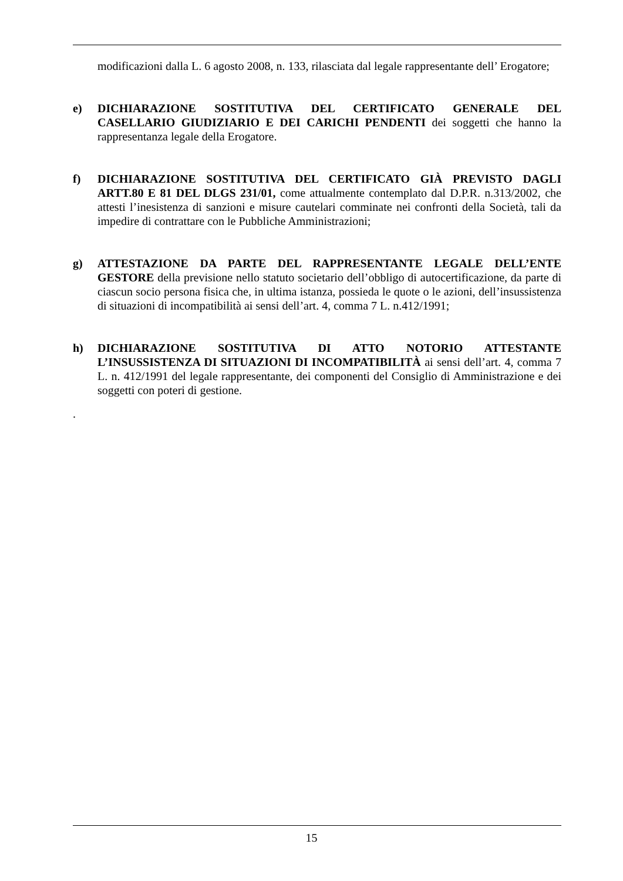modificazioni dalla L. 6 agosto 2008, n. 133, rilasciata dal legale rappresentante dell’ Erogatore;
e) DICHIARAZIONE SOSTITUTIVA DEL CERTIFICATO GENERALE DEL CASELLARIO GIUDIZIARIO E DEI CARICHI PENDENTI dei soggetti che hanno la rappresentanza legale della Erogatore.
f) DICHIARAZIONE SOSTITUTIVA DEL CERTIFICATO GIÀ PREVISTO DAGLI ARTT.80 E 81 DEL DLGS 231/01, come attualmente contemplato dal D.P.R. n.313/2002, che attesti l’inesistenza di sanzioni e misure cautelari comminate nei confronti della Società, tali da impedire di contrattare con le Pubbliche Amministrazioni;
g) ATTESTAZIONE DA PARTE DEL RAPPRESENTANTE LEGALE DELL’ENTE GESTORE della previsione nello statuto societario dell’obbligo di autocertificazione, da parte di ciascun socio persona fisica che, in ultima istanza, possieda le quote o le azioni, dell’insussistenza di situazioni di incompatibilità ai sensi dell’art. 4, comma 7 L. n.412/1991;
h) DICHIARAZIONE SOSTITUTIVA DI ATTO NOTORIO ATTESTANTE L’INSUSSISTENZA DI SITUAZIONI DI INCOMPATIBILITÀ ai sensi dell’art. 4, comma 7 L. n. 412/1991 del legale rappresentante, dei componenti del Consiglio di Amministrazione e dei soggetti con poteri di gestione.
.
15